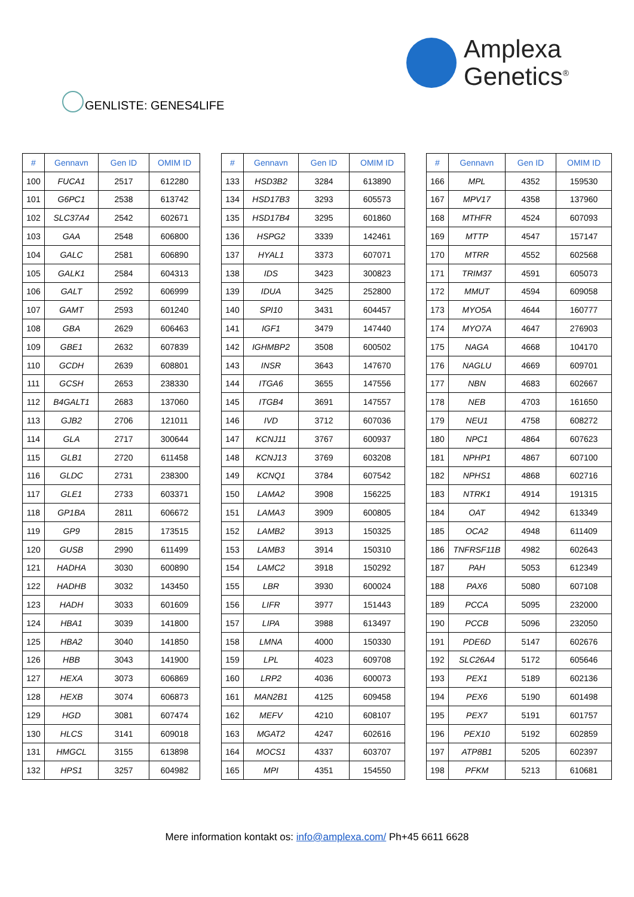Amplexa
Genetics<sup>®</sup>
GENLISTE: GENES4LIFE
| # | Gennavn | Gen ID | OMIM ID |
| --- | --- | --- | --- |
| 100 | FUCA1 | 2517 | 612280 |
| 101 | G6PC1 | 2538 | 613742 |
| 102 | SLC37A4 | 2542 | 602671 |
| 103 | GAA | 2548 | 606800 |
| 104 | GALC | 2581 | 606890 |
| 105 | GALK1 | 2584 | 604313 |
| 106 | GALT | 2592 | 606999 |
| 107 | GAMT | 2593 | 601240 |
| 108 | GBA | 2629 | 606463 |
| 109 | GBE1 | 2632 | 607839 |
| 110 | GCDH | 2639 | 608801 |
| 111 | GCSH | 2653 | 238330 |
| 112 | B4GALT1 | 2683 | 137060 |
| 113 | GJB2 | 2706 | 121011 |
| 114 | GLA | 2717 | 300644 |
| 115 | GLB1 | 2720 | 611458 |
| 116 | GLDC | 2731 | 238300 |
| 117 | GLE1 | 2733 | 603371 |
| 118 | GP1BA | 2811 | 606672 |
| 119 | GP9 | 2815 | 173515 |
| 120 | GUSB | 2990 | 611499 |
| 121 | HADHA | 3030 | 600890 |
| 122 | HADHB | 3032 | 143450 |
| 123 | HADH | 3033 | 601609 |
| 124 | HBA1 | 3039 | 141800 |
| 125 | HBA2 | 3040 | 141850 |
| 126 | HBB | 3043 | 141900 |
| 127 | HEXA | 3073 | 606869 |
| 128 | HEXB | 3074 | 606873 |
| 129 | HGD | 3081 | 607474 |
| 130 | HLCS | 3141 | 609018 |
| 131 | HMGCL | 3155 | 613898 |
| 132 | HPS1 | 3257 | 604982 |
| # | Gennavn | Gen ID | OMIM ID |
| --- | --- | --- | --- |
| 133 | HSD3B2 | 3284 | 613890 |
| 134 | HSD17B3 | 3293 | 605573 |
| 135 | HSD17B4 | 3295 | 601860 |
| 136 | HSPG2 | 3339 | 142461 |
| 137 | HYAL1 | 3373 | 607071 |
| 138 | IDS | 3423 | 300823 |
| 139 | IDUA | 3425 | 252800 |
| 140 | SPI10 | 3431 | 604457 |
| 141 | IGF1 | 3479 | 147440 |
| 142 | IGHMBP2 | 3508 | 600502 |
| 143 | INSR | 3643 | 147670 |
| 144 | ITGA6 | 3655 | 147556 |
| 145 | ITGB4 | 3691 | 147557 |
| 146 | IVD | 3712 | 607036 |
| 147 | KCNJ11 | 3767 | 600937 |
| 148 | KCNJ13 | 3769 | 603208 |
| 149 | KCNQ1 | 3784 | 607542 |
| 150 | LAMA2 | 3908 | 156225 |
| 151 | LAMA3 | 3909 | 600805 |
| 152 | LAMB2 | 3913 | 150325 |
| 153 | LAMB3 | 3914 | 150310 |
| 154 | LAMC2 | 3918 | 150292 |
| 155 | LBR | 3930 | 600024 |
| 156 | LIFR | 3977 | 151443 |
| 157 | LIPA | 3988 | 613497 |
| 158 | LMNA | 4000 | 150330 |
| 159 | LPL | 4023 | 609708 |
| 160 | LRP2 | 4036 | 600073 |
| 161 | MAN2B1 | 4125 | 609458 |
| 162 | MEFV | 4210 | 608107 |
| 163 | MGAT2 | 4247 | 602616 |
| 164 | MOCS1 | 4337 | 603707 |
| 165 | MPI | 4351 | 154550 |
| # | Gennavn | Gen ID | OMIM ID |
| --- | --- | --- | --- |
| 166 | MPL | 4352 | 159530 |
| 167 | MPV17 | 4358 | 137960 |
| 168 | MTHFR | 4524 | 607093 |
| 169 | MTTP | 4547 | 157147 |
| 170 | MTRR | 4552 | 602568 |
| 171 | TRIM37 | 4591 | 605073 |
| 172 | MMUT | 4594 | 609058 |
| 173 | MYO5A | 4644 | 160777 |
| 174 | MYO7A | 4647 | 276903 |
| 175 | NAGA | 4668 | 104170 |
| 176 | NAGLU | 4669 | 609701 |
| 177 | NBN | 4683 | 602667 |
| 178 | NEB | 4703 | 161650 |
| 179 | NEU1 | 4758 | 608272 |
| 180 | NPC1 | 4864 | 607623 |
| 181 | NPHP1 | 4867 | 607100 |
| 182 | NPHS1 | 4868 | 602716 |
| 183 | NTRK1 | 4914 | 191315 |
| 184 | OAT | 4942 | 613349 |
| 185 | OCA2 | 4948 | 611409 |
| 186 | TNFRSF11B | 4982 | 602643 |
| 187 | PAH | 5053 | 612349 |
| 188 | PAX6 | 5080 | 607108 |
| 189 | PCCA | 5095 | 232000 |
| 190 | PCCB | 5096 | 232050 |
| 191 | PDE6D | 5147 | 602676 |
| 192 | SLC26A4 | 5172 | 605646 |
| 193 | PEX1 | 5189 | 602136 |
| 194 | PEX6 | 5190 | 601498 |
| 195 | PEX7 | 5191 | 601757 |
| 196 | PEX10 | 5192 | 602859 |
| 197 | ATP8B1 | 5205 | 602397 |
| 198 | PFKM | 5213 | 610681 |
Mere information kontakt os: info@amplexa.com/ Ph+45 6611 6628